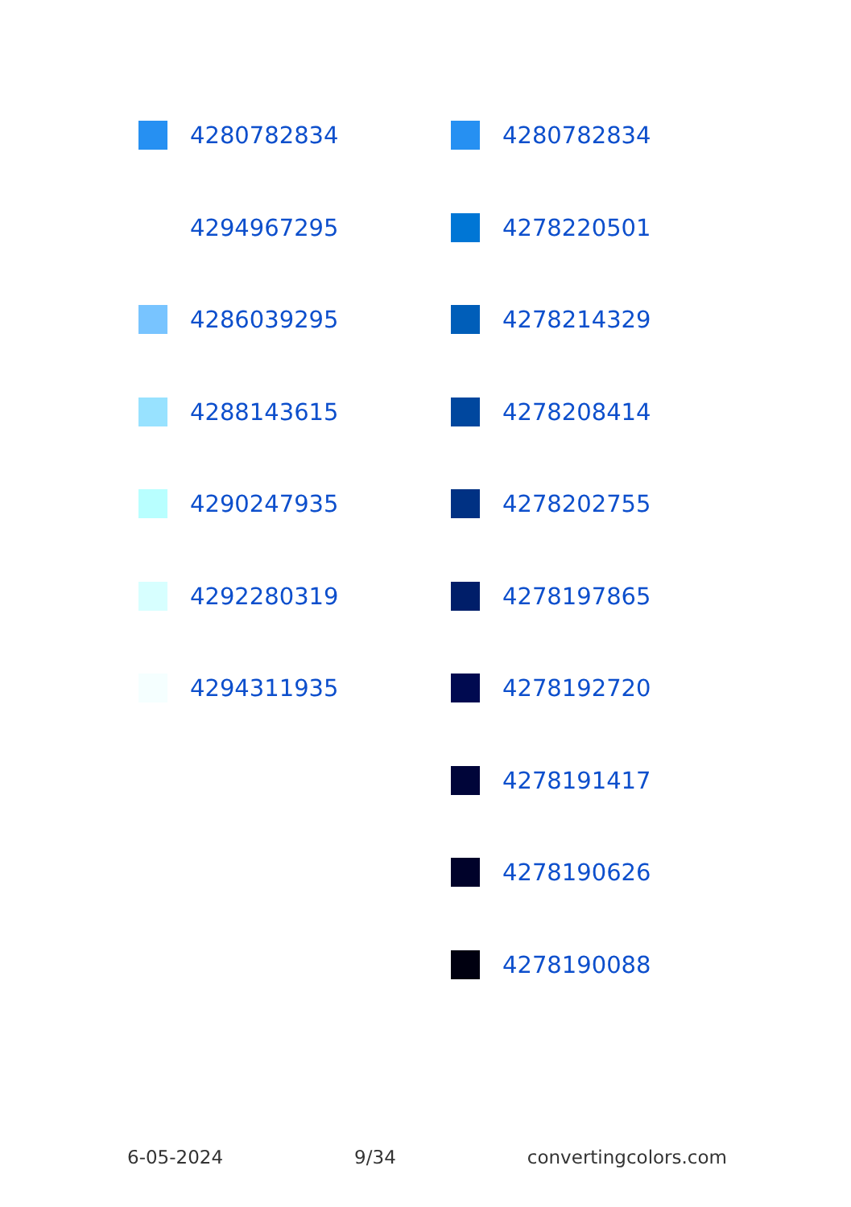4280782834
4294967295
4286039295
4288143615
4290247935
4292280319
4294311935
4280782834
4278220501
4278214329
4278208414
4278202755
4278197865
4278192720
4278191417
4278190626
4278190088
6-05-2024 9/34 convertingcolors.com